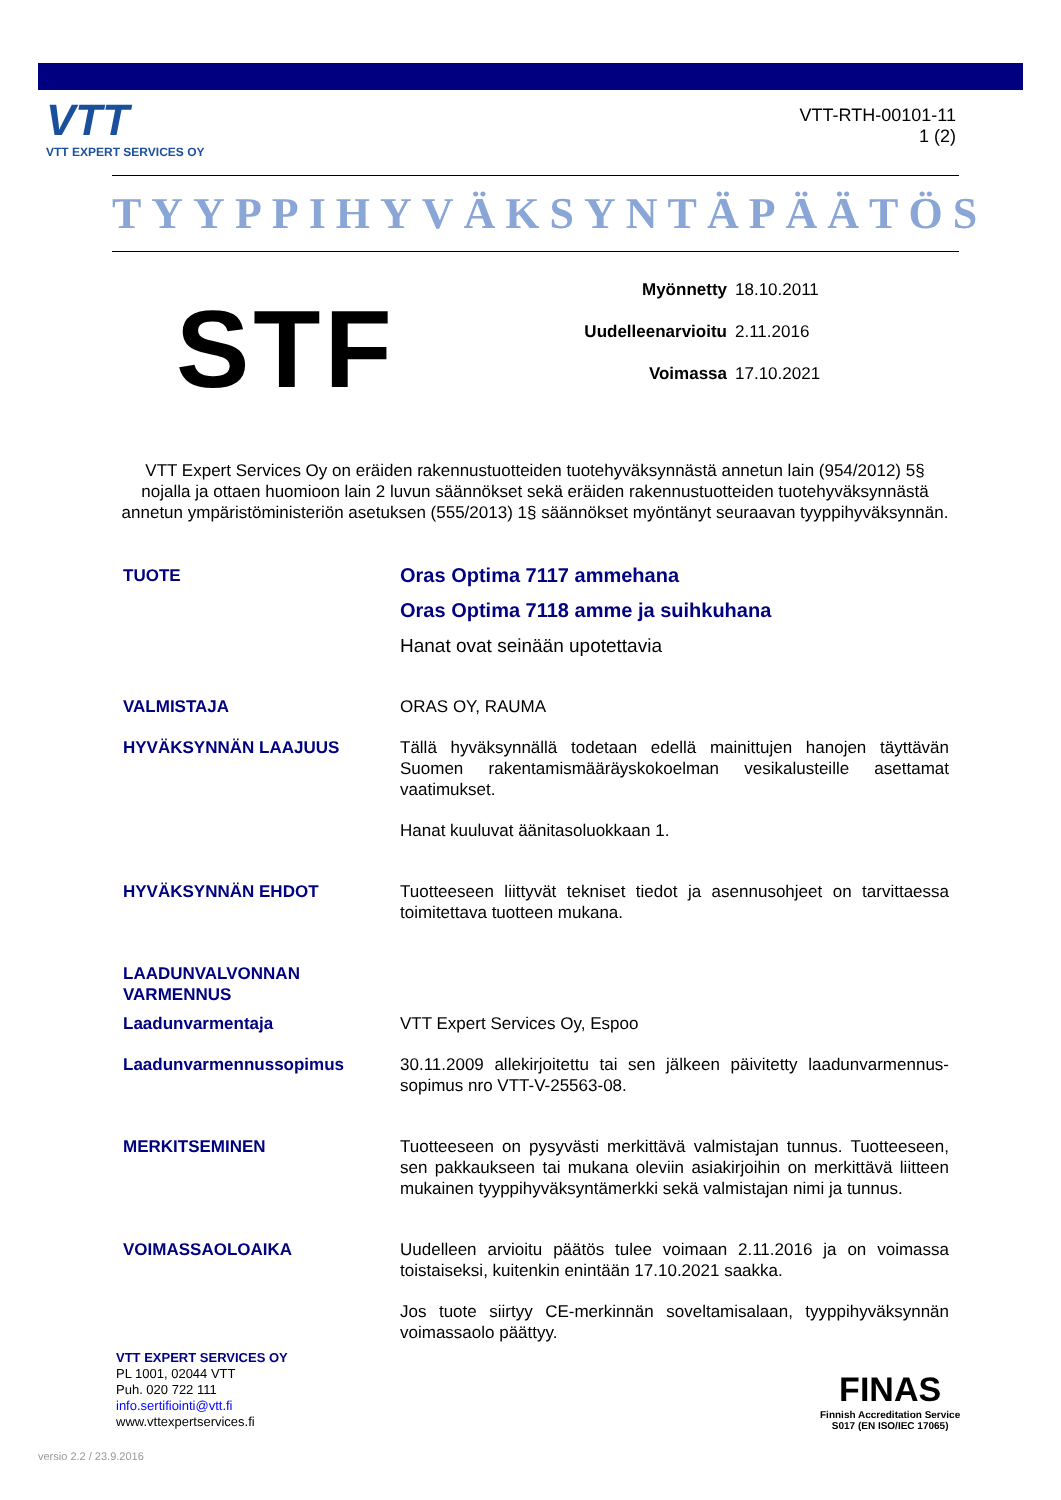VTT
VTT EXPERT SERVICES OY
VTT-RTH-00101-11
1 (2)
TYYPPIHYVÄKSYNTÄPÄÄTÖS
STF
Myönnetty 18.10.2011
Uudelleenarvioitu 2.11.2016
Voimassa 17.10.2021
VTT Expert Services Oy on eräiden rakennustuotteiden tuotehyväksynnästä annetun lain (954/2012) 5§ nojalla ja ottaen huomioon lain 2 luvun säännökset sekä eräiden rakennustuotteiden tuotehyväksynnästä annetun ympäristöministeriön asetuksen (555/2013) 1§ säännökset myöntänyt seuraavan tyyppihyväksynnän.
TUOTE
Oras Optima 7117 ammehana
Oras Optima 7118 amme ja suihkuhana
Hanat ovat seinään upotettavia
VALMISTAJA ORAS OY, RAUMA
HYVÄKSYNNÄN LAAJUUS Tällä hyväksynnällä todetaan edellä mainittujen hanojen täyttävän Suomen rakentamismääräyskokoelman vesikalusteille asettamat vaatimukset.
Hanat kuuluvat äänitasoluokkaan 1.
HYVÄKSYNNÄN EHDOT Tuotteeseen liittyvät tekniset tiedot ja asennusohjeet on tarvittaessa toimitettava tuotteen mukana.
LAADUNVALVONNAN
VARMENNUS
Laadunvarmentaja VTT Expert Services Oy, Espoo
Laadunvarmennussopimus 30.11.2009 allekirjoitettu tai sen jälkeen päivitetty laadunvarmennus-sopimus nro VTT-V-25563-08.
MERKITSEMINEN Tuotteeseen on pysyvästi merkittävä valmistajan tunnus. Tuotteeseen, sen pakkaukseen tai mukana oleviin asiakirjoihin on merkittävä liitteen mukainen tyyppihyväksyntämerkki sekä valmistajan nimi ja tunnus.
VOIMASSAOLOAIKA Uudelleen arvioitu päätös tulee voimaan 2.11.2016 ja on voimassa toistaiseksi, kuitenkin enintään 17.10.2021 saakka.
Jos tuote siirtyy CE-merkinnän soveltamisalaan, tyyppihyväksynnän voimassaolo päättyy.
VTT EXPERT SERVICES OY
PL 1001, 02044 VTT
Puh. 020 722 111
info.sertifiointi@vtt.fi
www.vttexpertservices.fi
FINAS
Finnish Accreditation Service
S017 (EN ISO/IEC 17065)
versio 2.2 / 23.9.2016